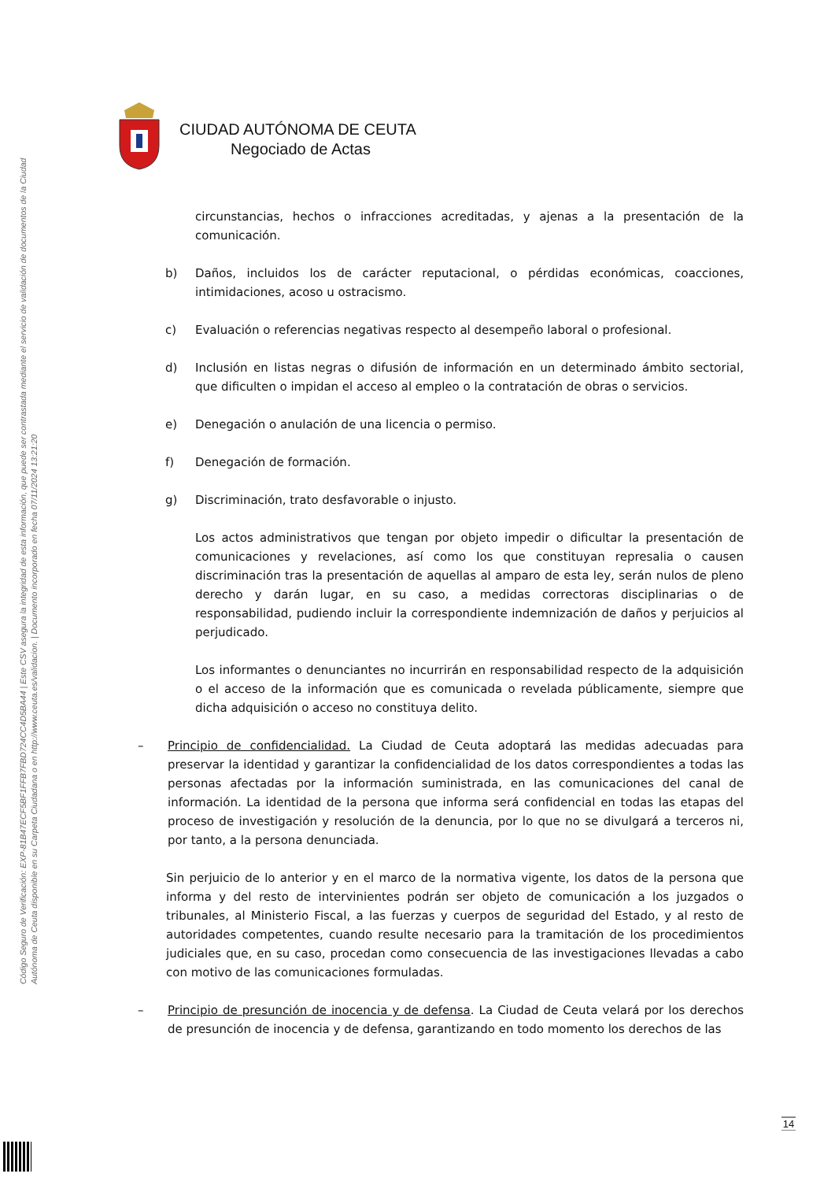Código Seguro de Verificación: EXP-81B47ECF5BF1FFB7FBD724CC4D5BA44 | Este CSV asegura la integridad de esta información, que puede ser contrastada mediante el servicio de validación de documentos de la Ciudad Autónoma de Ceuta disponible en su Carpeta Ciudadana o en http://www.ceuta.es/validacion. | Documento incorporado en fecha 07/11/2024 13:21:20
CIUDAD AUTÓNOMA DE CEUTA
Negociado de Actas
circunstancias, hechos o infracciones acreditadas, y ajenas a la presentación de la comunicación.
b) Daños, incluidos los de carácter reputacional, o pérdidas económicas, coacciones, intimidaciones, acoso u ostracismo.
c) Evaluación o referencias negativas respecto al desempeño laboral o profesional.
d) Inclusión en listas negras o difusión de información en un determinado ámbito sectorial, que dificulten o impidan el acceso al empleo o la contratación de obras o servicios.
e) Denegación o anulación de una licencia o permiso.
f) Denegación de formación.
g) Discriminación, trato desfavorable o injusto.
Los actos administrativos que tengan por objeto impedir o dificultar la presentación de comunicaciones y revelaciones, así como los que constituyan represalia o causen discriminación tras la presentación de aquellas al amparo de esta ley, serán nulos de pleno derecho y darán lugar, en su caso, a medidas correctoras disciplinarias o de responsabilidad, pudiendo incluir la correspondiente indemnización de daños y perjuicios al perjudicado.
Los informantes o denunciantes no incurrirán en responsabilidad respecto de la adquisición o el acceso de la información que es comunicada o revelada públicamente, siempre que dicha adquisición o acceso no constituya delito.
– Principio de confidencialidad. La Ciudad de Ceuta adoptará las medidas adecuadas para preservar la identidad y garantizar la confidencialidad de los datos correspondientes a todas las personas afectadas por la información suministrada, en las comunicaciones del canal de información. La identidad de la persona que informa será confidencial en todas las etapas del proceso de investigación y resolución de la denuncia, por lo que no se divulgará a terceros ni, por tanto, a la persona denunciada.
Sin perjuicio de lo anterior y en el marco de la normativa vigente, los datos de la persona que informa y del resto de intervinientes podrán ser objeto de comunicación a los juzgados o tribunales, al Ministerio Fiscal, a las fuerzas y cuerpos de seguridad del Estado, y al resto de autoridades competentes, cuando resulte necesario para la tramitación de los procedimientos judiciales que, en su caso, procedan como consecuencia de las investigaciones llevadas a cabo con motivo de las comunicaciones formuladas.
– Principio de presunción de inocencia y de defensa. La Ciudad de Ceuta velará por los derechos de presunción de inocencia y de defensa, garantizando en todo momento los derechos de las
14